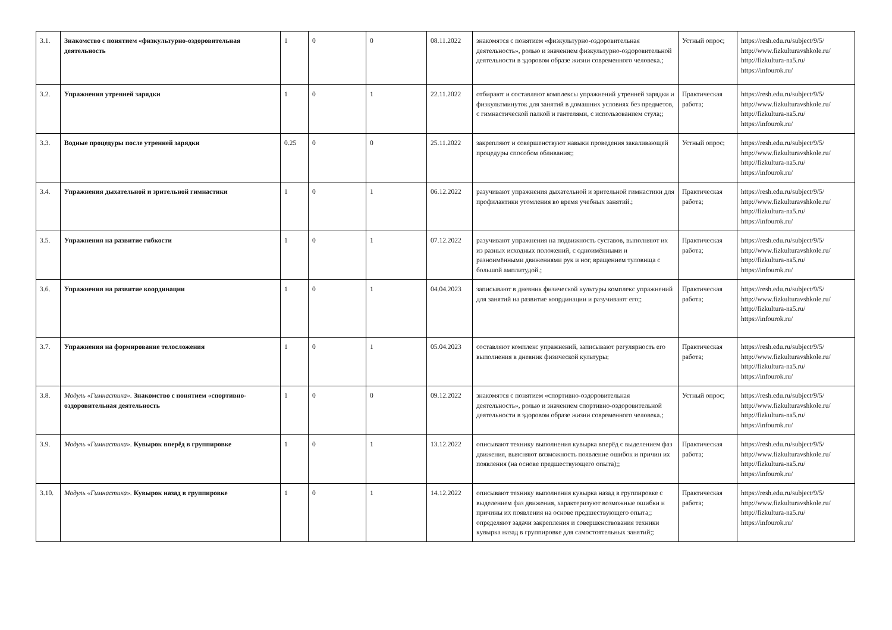| 3.1. | Знакомство с понятием «физкультурно-оздоровительная деятельность | 1 | 0 | 0 | 08.11.2022 | знакомятся с понятием «физкультурно-оздоровительная деятельность», ролью и значением физкультурно-оздоровительной деятельности в здоровом образе жизни современного человека.; | Устный опрос; | https://resh.edu.ru/subject/9/5/ http://www.fizkulturavshkole.ru/ http://fizkultura-na5.ru/ https://infourok.ru/ |
| 3.2. | Упражнения утренней зарядки | 1 | 0 | 1 | 22.11.2022 | отбирают и составляют комплексы упражнений утренней зарядки и физкультминуток для занятий в домашних условиях без предметов, с гимнастической палкой и гантелями, с использованием стула;; | Практическая работа; | https://resh.edu.ru/subject/9/5/ http://www.fizkulturavshkole.ru/ http://fizkultura-na5.ru/ https://infourok.ru/ |
| 3.3. | Водные процедуры после утренней зарядки | 0.25 | 0 | 0 | 25.11.2022 | закрепляют и совершенствуют навыки проведения закаливающей процедуры способом обливания;; | Устный опрос; | https://resh.edu.ru/subject/9/5/ http://www.fizkulturavshkole.ru/ http://fizkultura-na5.ru/ https://infourok.ru/ |
| 3.4. | Упражнения дыхательной и зрительной гимнастики | 1 | 0 | 1 | 06.12.2022 | разучивают упражнения дыхательной и зрительной гимнастики для профилактики утомления во время учебных занятий.; | Практическая работа; | https://resh.edu.ru/subject/9/5/ http://www.fizkulturavshkole.ru/ http://fizkultura-na5.ru/ https://infourok.ru/ |
| 3.5. | Упражнения на развитие гибкости | 1 | 0 | 1 | 07.12.2022 | разучивают упражнения на подвижность суставов, выполняют их из разных исходных положений, с одноимёнными и разноимёнными движениями рук и ног, вращением туловища с большой амплитудой.; | Практическая работа; | https://resh.edu.ru/subject/9/5/ http://www.fizkulturavshkole.ru/ http://fizkultura-na5.ru/ https://infourok.ru/ |
| 3.6. | Упражнения на развитие координации | 1 | 0 | 1 | 04.04.2023 | записывают в дневник физической культуры комплекс упражнений для занятий на развитие координации и разучивают его;; | Практическая работа; | https://resh.edu.ru/subject/9/5/ http://www.fizkulturavshkole.ru/ http://fizkultura-na5.ru/ https://infourok.ru/ |
| 3.7. | Упражнения на формирование телосложения | 1 | 0 | 1 | 05.04.2023 | составляют комплекс упражнений, записывают регулярность его выполнения в дневник физической культуры; | Практическая работа; | https://resh.edu.ru/subject/9/5/ http://www.fizkulturavshkole.ru/ http://fizkultura-na5.ru/ https://infourok.ru/ |
| 3.8. | Модуль «Гимнастика». Знакомство с понятием «спортивно-оздоровительная деятельность | 1 | 0 | 0 | 09.12.2022 | знакомятся с понятием «спортивно-оздоровительная деятельность», ролью и значением спортивно-оздоровительной деятельности в здоровом образе жизни современного человека.; | Устный опрос; | https://resh.edu.ru/subject/9/5/ http://www.fizkulturavshkole.ru/ http://fizkultura-na5.ru/ https://infourok.ru/ |
| 3.9. | Модуль «Гимнастика». Кувырок вперёд в группировке | 1 | 0 | 1 | 13.12.2022 | описывают технику выполнения кувырка вперёд с выделением фаз движения, выясняют возможность появление ошибок и причин их появления (на основе предшествующего опыта);; | Практическая работа; | https://resh.edu.ru/subject/9/5/ http://www.fizkulturavshkole.ru/ http://fizkultura-na5.ru/ https://infourok.ru/ |
| 3.10. | Модуль «Гимнастика». Кувырок назад в группировке | 1 | 0 | 1 | 14.12.2022 | описывают технику выполнения кувырка назад в группировке с выделением фаз движения, характеризуют возможные ошибки и причины их появления на основе предшествующего опыта;; определяют задачи закрепления и совершенствования техники кувырка назад в группировке для самостоятельных занятий;; | Практическая работа; | https://resh.edu.ru/subject/9/5/ http://www.fizkulturavshkole.ru/ http://fizkultura-na5.ru/ https://infourok.ru/ |